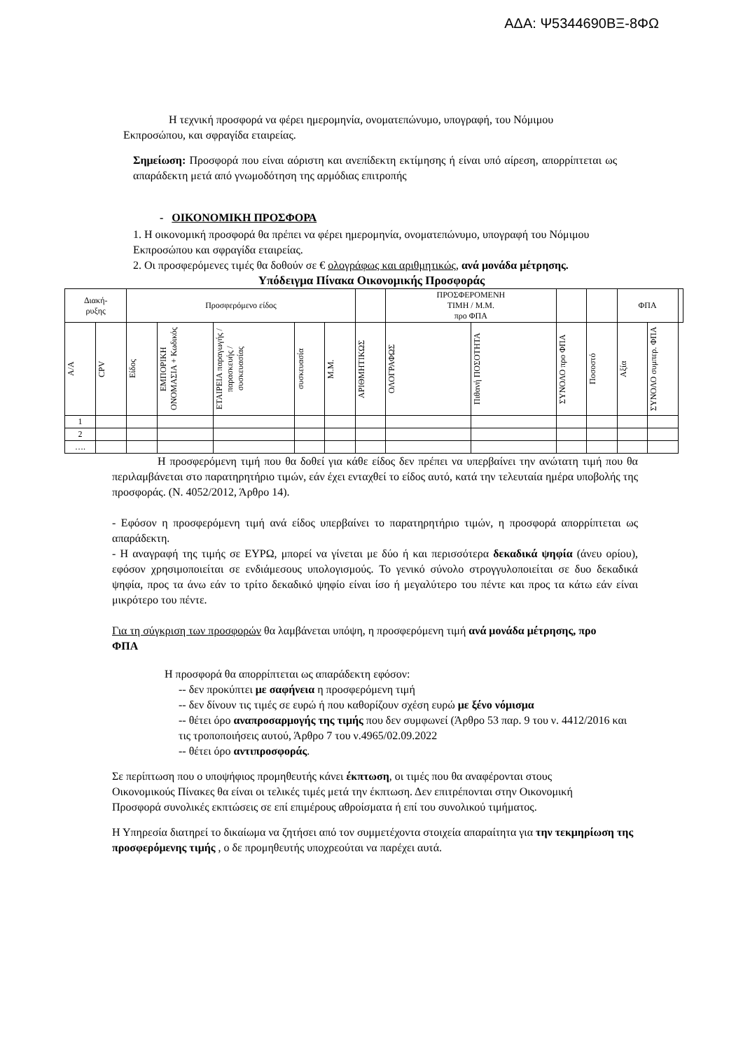ΑΔΑ: Ψ5344690ΒΞ-8ΦΩ
Η τεχνική προσφορά να φέρει ημερομηνία, ονοματεπώνυμο, υπογραφή, του Νόμιμου Εκπροσώπου, και σφραγίδα εταιρείας.
Σημείωση: Προσφορά που είναι αόριστη και ανεπίδεκτη εκτίμησης ή είναι υπό αίρεση, απορρίπτεται ως απαράδεκτη μετά από γνωμοδότηση της αρμόδιας επιτροπής
- ΟΙΚΟΝΟΜΙΚΗ ΠΡΟΣΦΟΡΑ
1. Η οικονομική προσφορά θα πρέπει να φέρει ημερομηνία, ονοματεπώνυμο, υπογραφή του Νόμιμου Εκπροσώπου και σφραγίδα εταιρείας.
2. Οι προσφερόμενες τιμές θα δοθούν σε € ολογράφως και αριθμητικώς, ανά μονάδα μέτρησης.
Υπόδειγμα Πίνακα Οικονομικής Προσφοράς
| Διακή- ρυξης | | Προσφερόμενο είδος | | | | | | ΠΡΟΣΦΕΡΟΜΕΝΗ ΤΙΜΗ / Μ.Μ. προ ΦΠΑ | | | | ΦΠΑ | | |
| --- | --- | --- | --- | --- | --- | --- | --- | --- | --- | --- | --- | --- | --- | --- |
| Α/Α | CPV | Είδος | ΕΜΠΟΡΙΚΗ ΟΝΟΜΑΣΙΑ + Κωδικός | ΕΤΑΙΡΕΙΑ παραγωγής / παρασκευής / συσκευασίας | συσκευασία | Μ.Μ. | ΑΡΙΘΜΗΤΙΚΩΣ | ΟΛΟΓΡΑΦΩΣ | Πιθανή ΠΟΣΟΤΗΤΑ | ΣΥΝΟΛΟ προ ΦΠΑ | Ποσοστό | Αξία | ΣΥΝΟΛΟ συμπερ. ΦΠΑ | |
| 1 | | | | | | | | | | | | | | |
| 2 | | | | | | | | | | | | | | |
| …. | | | | | | | | | | | | | | |
Η προσφερόμενη τιμή που θα δοθεί για κάθε είδος δεν πρέπει να υπερβαίνει την ανώτατη τιμή που θα περιλαμβάνεται στο παρατηρητήριο τιμών, εάν έχει ενταχθεί το είδος αυτό, κατά την τελευταία ημέρα υποβολής της προσφοράς. (Ν. 4052/2012, Άρθρο 14).
- Εφόσον η προσφερόμενη τιμή ανά είδος υπερβαίνει το παρατηρητήριο τιμών, η προσφορά απορρίπτεται ως απαράδεκτη.
- Η αναγραφή της τιμής σε ΕΥΡΩ, μπορεί να γίνεται με δύο ή και περισσότερα δεκαδικά ψηφία (άνευ ορίου), εφόσον χρησιμοποιείται σε ενδιάμεσους υπολογισμούς. Το γενικό σύνολο στρογγυλοποιείται σε δυο δεκαδικά ψηφία, προς τα άνω εάν το τρίτο δεκαδικό ψηφίο είναι ίσο ή μεγαλύτερο του πέντε και προς τα κάτω εάν είναι μικρότερο του πέντε.
Για τη σύγκριση των προσφορών θα λαμβάνεται υπόψη, η προσφερόμενη τιμή ανά μονάδα μέτρησης, προ ΦΠΑ
Η προσφορά θα απορρίπτεται ως απαράδεκτη εφόσον:
-- δεν προκύπτει με σαφήνεια η προσφερόμενη τιμή
-- δεν δίνουν τις τιμές σε ευρώ ή που καθορίζουν σχέση ευρώ με ξένο νόμισμα
-- θέτει όρο αναπροσαρμογής της τιμής που δεν συμφωνεί (Άρθρο 53 παρ. 9 του ν. 4412/2016 και τις τροποποιήσεις αυτού, Άρθρο 7 του ν.4965/02.09.2022
-- θέτει όρο αντιπροσφοράς.
Σε περίπτωση που ο υποψήφιος προμηθευτής κάνει έκπτωση, οι τιμές που θα αναφέρονται στους Οικονομικούς Πίνακες θα είναι οι τελικές τιμές μετά την έκπτωση. Δεν επιτρέπονται στην Οικονομική Προσφορά συνολικές εκπτώσεις σε επί επιμέρους αθροίσματα ή επί του συνολικού τιμήματος.
Η Υπηρεσία διατηρεί το δικαίωμα να ζητήσει από τον συμμετέχοντα στοιχεία απαραίτητα για την τεκμηρίωση της προσφερόμενης τιμής , ο δε προμηθευτής υποχρεούται να παρέχει αυτά.